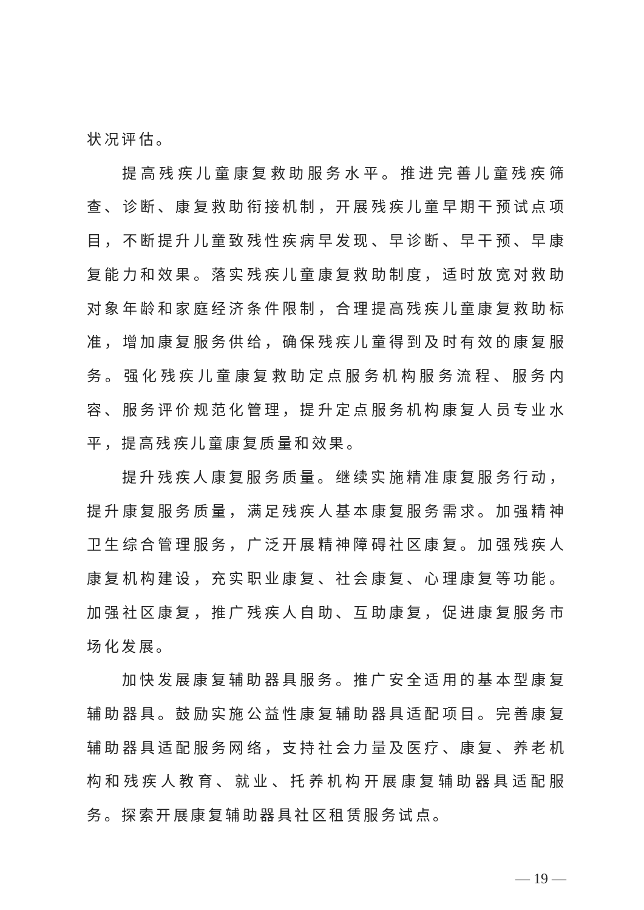状况评估。
提高残疾儿童康复救助服务水平。推进完善儿童残疾筛查、诊断、康复救助衔接机制，开展残疾儿童早期干预试点项目，不断提升儿童致残性疾病早发现、早诊断、早干预、早康复能力和效果。落实残疾儿童康复救助制度，适时放宽对救助对象年龄和家庭经济条件限制，合理提高残疾儿童康复救助标准，增加康复服务供给，确保残疾儿童得到及时有效的康复服务。强化残疾儿童康复救助定点服务机构服务流程、服务内容、服务评价规范化管理，提升定点服务机构康复人员专业水平，提高残疾儿童康复质量和效果。
提升残疾人康复服务质量。继续实施精准康复服务行动，提升康复服务质量，满足残疾人基本康复服务需求。加强精神卫生综合管理服务，广泛开展精神障碍社区康复。加强残疾人康复机构建设，充实职业康复、社会康复、心理康复等功能。加强社区康复，推广残疾人自助、互助康复，促进康复服务市场化发展。
加快发展康复辅助器具服务。推广安全适用的基本型康复辅助器具。鼓励实施公益性康复辅助器具适配项目。完善康复辅助器具适配服务网络，支持社会力量及医疗、康复、养老机构和残疾人教育、就业、托养机构开展康复辅助器具适配服务。探索开展康复辅助器具社区租赁服务试点。
— 19 —